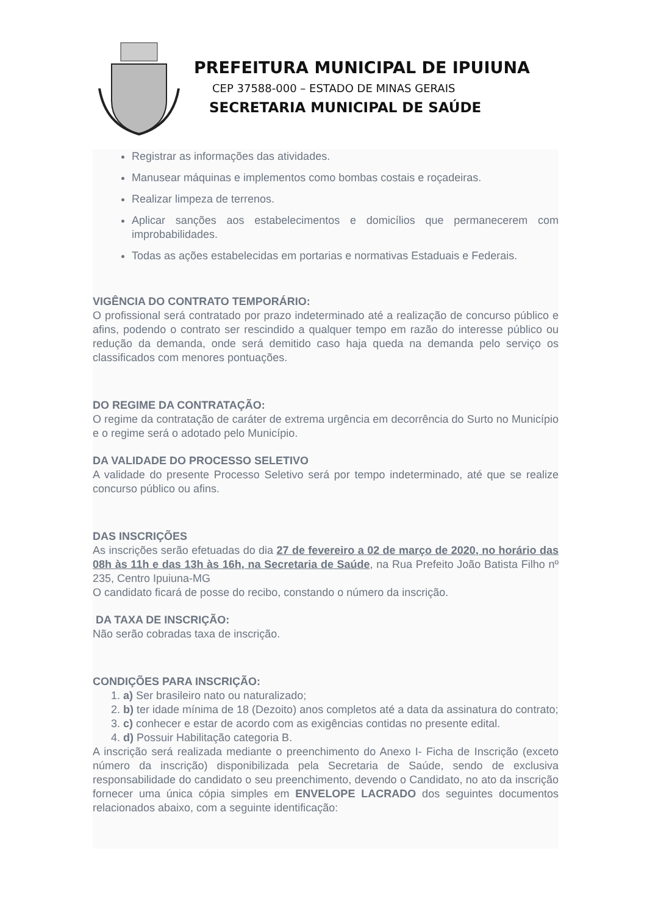PREFEITURA MUNICIPAL DE IPUIUNA
CEP 37588-000 – ESTADO DE MINAS GERAIS
SECRETARIA MUNICIPAL DE SAÚDE
Registrar as informações das atividades.
Manusear máquinas e implementos como bombas costais e roçadeiras.
Realizar limpeza de terrenos.
Aplicar sanções aos estabelecimentos e domicílios que permanecerem com improbabilidades.
Todas as ações estabelecidas em portarias e normativas Estaduais e Federais.
VIGÊNCIA DO CONTRATO TEMPORÁRIO:
O profissional será contratado por prazo indeterminado até a realização de concurso público e afins, podendo o contrato ser rescindido a qualquer tempo em razão do interesse público ou redução da demanda, onde será demitido caso haja queda na demanda pelo serviço os classificados com menores pontuações.
DO REGIME DA CONTRATAÇÃO:
O regime da contratação de caráter de extrema urgência em decorrência do Surto no Município e o regime será o adotado pelo Município.
DA VALIDADE DO PROCESSO SELETIVO
A validade do presente Processo Seletivo será por tempo indeterminado, até que se realize concurso público ou afins.
DAS INSCRIÇÕES
As inscrições serão efetuadas do dia 27 de fevereiro a 02 de março de 2020, no horário das 08h às 11h e das 13h às 16h, na Secretaria de Saúde, na Rua Prefeito João Batista Filho nº 235, Centro Ipuiuna-MG
O candidato ficará de posse do recibo, constando o número da inscrição.
DA TAXA DE INSCRIÇÃO:
Não serão cobradas taxa de inscrição.
CONDIÇÕES PARA INSCRIÇÃO:
1. a) Ser brasileiro nato ou naturalizado;
2. b) ter idade mínima de 18 (Dezoito) anos completos até a data da assinatura do contrato;
3. c) conhecer e estar de acordo com as exigências contidas no presente edital.
4. d) Possuir Habilitação categoria B.
A inscrição será realizada mediante o preenchimento do Anexo I- Ficha de Inscrição (exceto número da inscrição) disponibilizada pela Secretaria de Saúde, sendo de exclusiva responsabilidade do candidato o seu preenchimento, devendo o Candidato, no ato da inscrição fornecer uma única cópia simples em ENVELOPE LACRADO dos seguintes documentos relacionados abaixo, com a seguinte identificação: